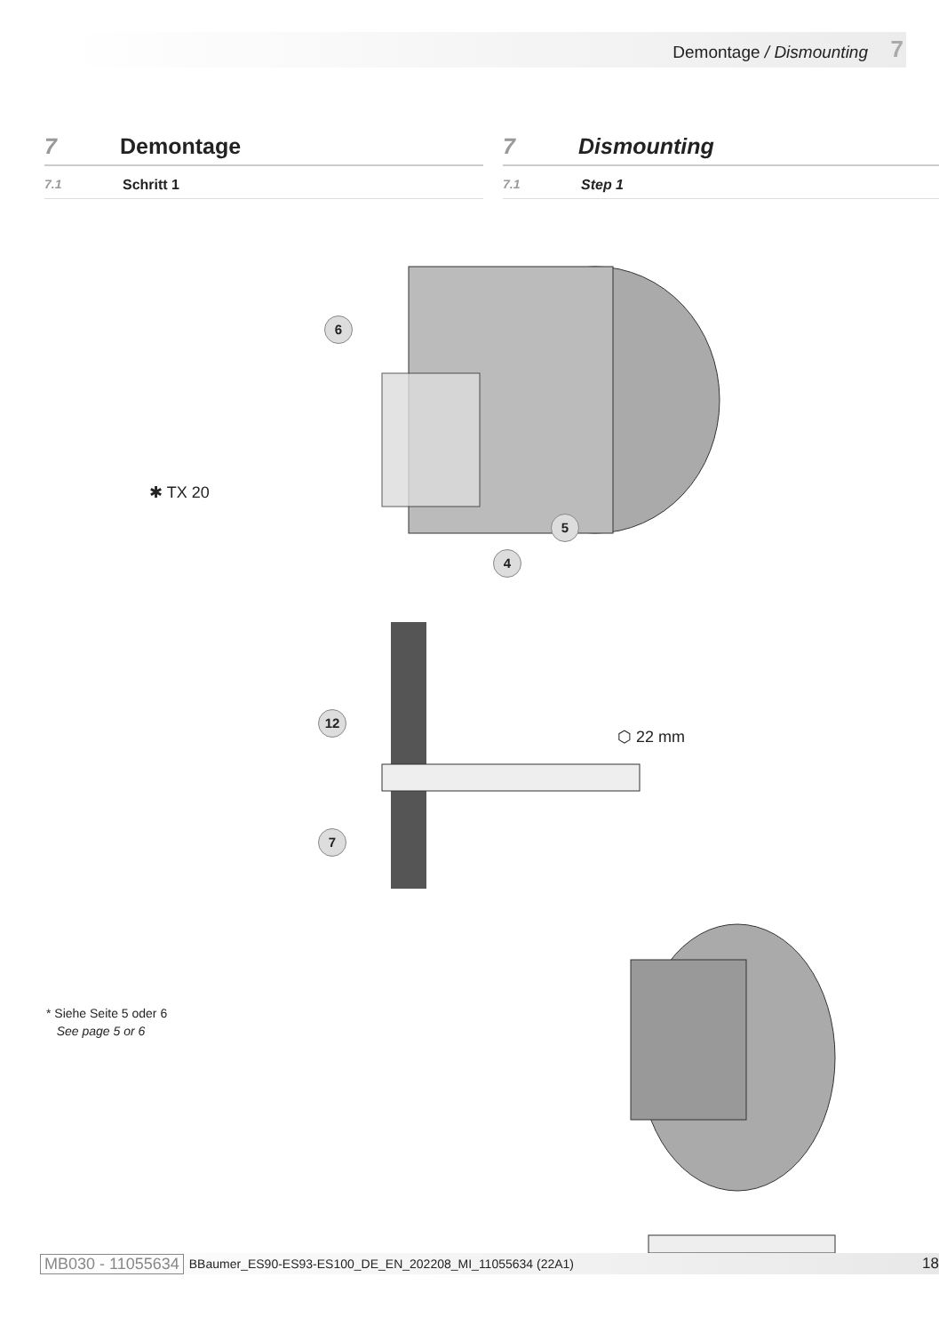Demontage / Dismounting 7
7 Demontage
7.1 Schritt 1
7 Dismounting
7.1 Step 1
6
5
4
12
7
✱ TX 20
⬡ 22 mm
* Siehe Seite 5 oder 6
See page 5 or 6
MB030 - 11055634 BBaumer_ES90-ES93-ES100_DE_EN_202208_MI_11055634 (22A1) 18